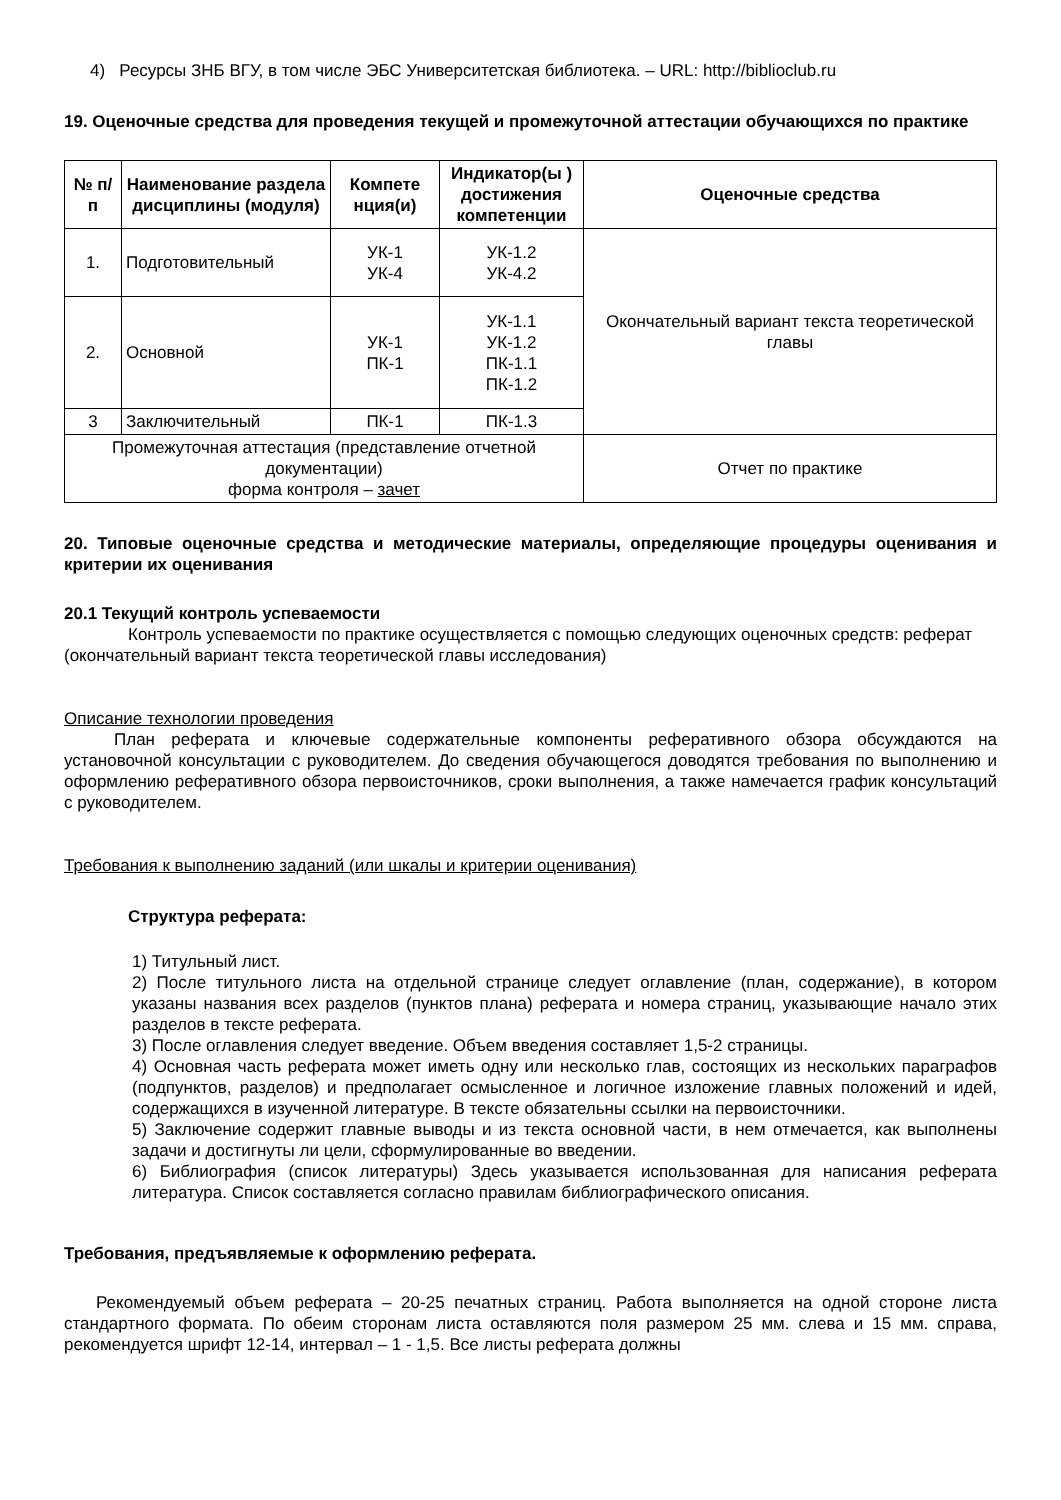4) Ресурсы ЗНБ ВГУ, в том числе ЭБС Университетская библиотека. – URL: http://biblioclub.ru
19. Оценочные средства для проведения текущей и промежуточной аттестации обучающихся по практике
| № п/п | Наименование раздела дисциплины (модуля) | Компете нция(и) | Индикатор(ы ) достижения компетенции | Оценочные средства |
| --- | --- | --- | --- | --- |
| 1. | Подготовительный | УК-1 УК-4 | УК-1.2 УК-4.2 | Окончательный вариант текста теоретической главы |
| 2. | Основной | УК-1 ПК-1 | УК-1.1 УК-1.2 ПК-1.1 ПК-1.2 | |
| 3 | Заключительный | ПК-1 | ПК-1.3 | |
| Промежуточная аттестация (представление отчетной документации) форма контроля – зачет | | | | Отчет по практике |
20. Типовые оценочные средства и методические материалы, определяющие процедуры оценивания и критерии их оценивания
20.1 Текущий контроль успеваемости
Контроль успеваемости по практике осуществляется с помощью следующих оценочных средств: реферат (окончательный вариант текста теоретической главы исследования)
Описание технологии проведения
План реферата и ключевые содержательные компоненты реферативного обзора обсуждаются на установочной консультации с руководителем. До сведения обучающегося доводятся требования по выполнению и оформлению реферативного обзора первоисточников, сроки выполнения, а также намечается график консультаций с руководителем.
Требования к выполнению заданий (или шкалы и критерии оценивания)
Структура реферата:
1) Титульный лист.
2) После титульного листа на отдельной странице следует оглавление (план, содержание), в котором указаны названия всех разделов (пунктов плана) реферата и номера страниц, указывающие начало этих разделов в тексте реферата.
3) После оглавления следует введение. Объем введения составляет 1,5-2 страницы.
4) Основная часть реферата может иметь одну или несколько глав, состоящих из нескольких параграфов (подпунктов, разделов) и предполагает осмысленное и логичное изложение главных положений и идей, содержащихся в изученной литературе. В тексте обязательны ссылки на первоисточники.
5) Заключение содержит главные выводы и из текста основной части, в нем отмечается, как выполнены задачи и достигнуты ли цели, сформулированные во введении.
6) Библиография (список литературы) Здесь указывается использованная для написания реферата литература. Список составляется согласно правилам библиографического описания.
Требования, предъявляемые к оформлению реферата.
Рекомендуемый объем реферата – 20-25 печатных страниц. Работа выполняется на одной стороне листа стандартного формата. По обеим сторонам листа оставляются поля размером 25 мм. слева и 15 мм. справа, рекомендуется шрифт 12-14, интервал – 1 - 1,5. Все листы реферата должны